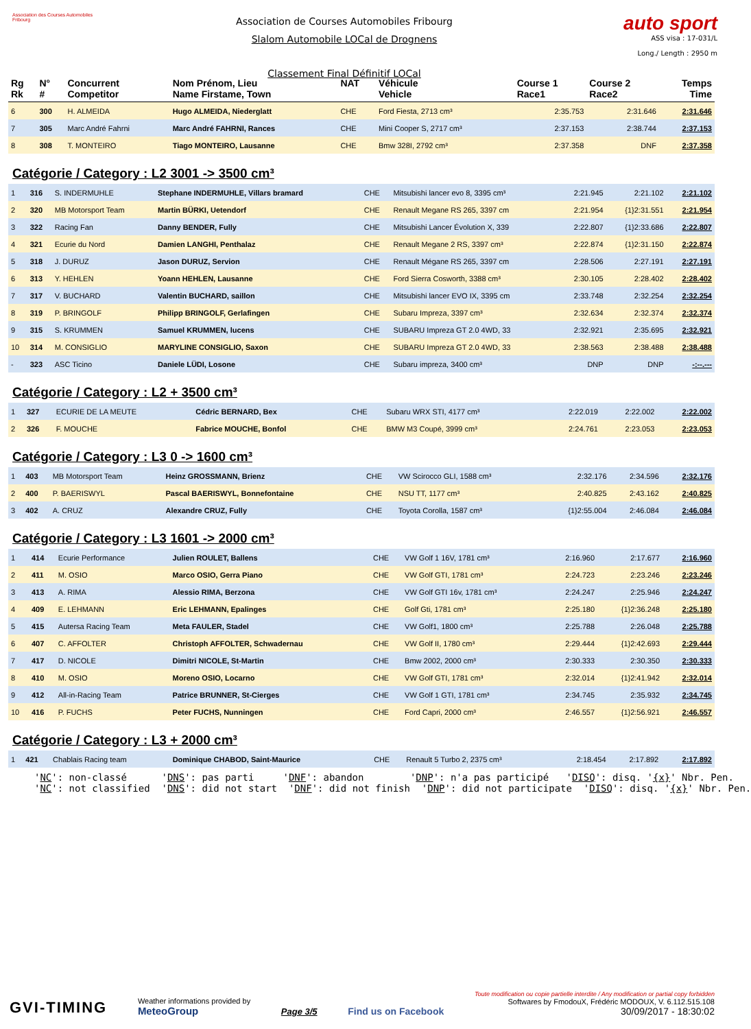Association des Courses Automobiles Fribourg
Association de Courses Automobiles Fribourg
Slalom Automobile LOCal de Drognens
Classement Final Définitif LOCal
auto sport
ASS visa : 17-031/L
Long./ Length : 2950 m
| Rg Rk | N° # | Concurrent Competitor | Nom Prénom, Lieu Name Firstame, Town | NAT | Véhicule Vehicle | Course 1 Race1 | Course 2 Race2 | Temps Time |
| --- | --- | --- | --- | --- | --- | --- | --- | --- |
| 6 | 300 | H. ALMEIDA | Hugo ALMEIDA, Niederglatt | CHE | Ford Fiesta, 2713 cm³ | 2:35.753 | 2:31.646 | 2:31.646 |
| 7 | 305 | Marc André Fahrni | Marc André FAHRNI, Rances | CHE | Mini Cooper S, 2717 cm³ | 2:37.153 | 2:38.744 | 2:37.153 |
| 8 | 308 | T. MONTEIRO | Tiago MONTEIRO, Lausanne | CHE | Bmw 328I, 2792 cm³ | 2:37.358 | DNF | 2:37.358 |
Catégorie / Category : L2 3001 -> 3500 cm³
| 1 | 316 | S. INDERMUHLE | Stephane INDERMUHLE, Villars bramard | CHE | Mitsubishi lancer evo 8, 3395 cm³ | 2:21.945 | 2:21.102 | 2:21.102 |
| 2 | 320 | MB Motorsport Team | Martin BÜRKI, Uetendorf | CHE | Renault Megane RS 265, 3397 cm | 2:21.954 | {1}2:31.551 | 2:21.954 |
| 3 | 322 | Racing Fan | Danny BENDER, Fully | CHE | Mitsubishi Lancer Évolution X, 339 | 2:22.807 | {1}2:33.686 | 2:22.807 |
| 4 | 321 | Ecurie du Nord | Damien LANGHI, Penthalaz | CHE | Renault Megane 2 RS, 3397 cm³ | 2:22.874 | {1}2:31.150 | 2:22.874 |
| 5 | 318 | J. DURUZ | Jason DURUZ, Servion | CHE | Renault Mégane RS 265, 3397 cm | 2:28.506 | 2:27.191 | 2:27.191 |
| 6 | 313 | Y. HEHLEN | Yoann HEHLEN, Lausanne | CHE | Ford Sierra Cosworth, 3388 cm³ | 2:30.105 | 2:28.402 | 2:28.402 |
| 7 | 317 | V. BUCHARD | Valentin BUCHARD, saillon | CHE | Mitsubishi lancer EVO IX, 3395 cm | 2:33.748 | 2:32.254 | 2:32.254 |
| 8 | 319 | P. BRINGOLF | Philipp BRINGOLF, Gerlafingen | CHE | Subaru Impreza, 3397 cm³ | 2:32.634 | 2:32.374 | 2:32.374 |
| 9 | 315 | S. KRUMMEN | Samuel KRUMMEN, lucens | CHE | SUBARU Impreza GT 2.0 4WD, 33 | 2:32.921 | 2:35.695 | 2:32.921 |
| 10 | 314 | M. CONSIGLIO | MARYLINE CONSIGLIO, Saxon | CHE | SUBARU Impreza GT 2.0 4WD, 33 | 2:38.563 | 2:38.488 | 2:38.488 |
| - | 323 | ASC Ticino | Daniele LÜDI, Losone | CHE | Subaru impreza, 3400 cm³ | DNP | DNP | -:--.--- |
Catégorie / Category : L2 + 3500 cm³
| 1 | 327 | ECURIE DE LA MEUTE | Cédric BERNARD, Bex | CHE | Subaru WRX STI, 4177 cm³ | 2:22.019 | 2:22.002 | 2:22.002 |
| 2 | 326 | F. MOUCHE | Fabrice MOUCHE, Bonfol | CHE | BMW M3 Coupé, 3999 cm³ | 2:24.761 | 2:23.053 | 2:23.053 |
Catégorie / Category : L3 0 -> 1600 cm³
| 1 | 403 | MB Motorsport Team | Heinz GROSSMANN, Brienz | CHE | VW Scirocco GLI, 1588 cm³ | 2:32.176 | 2:34.596 | 2:32.176 |
| 2 | 400 | P. BAERISWYL | Pascal BAERISWYL, Bonnefontaine | CHE | NSU TT, 1177 cm³ | 2:40.825 | 2:43.162 | 2:40.825 |
| 3 | 402 | A. CRUZ | Alexandre CRUZ, Fully | CHE | Toyota Corolla, 1587 cm³ | {1}2:55.004 | 2:46.084 | 2:46.084 |
Catégorie / Category : L3 1601 -> 2000 cm³
| 1 | 414 | Ecurie Performance | Julien ROULET, Ballens | CHE | VW Golf 1 16V, 1781 cm³ | 2:16.960 | 2:17.677 | 2:16.960 |
| 2 | 411 | M. OSIO | Marco OSIO, Gerra Piano | CHE | VW Golf GTI, 1781 cm³ | 2:24.723 | 2:23.246 | 2:23.246 |
| 3 | 413 | A. RIMA | Alessio RIMA, Berzona | CHE | VW Golf GTI 16v, 1781 cm³ | 2:24.247 | 2:25.946 | 2:24.247 |
| 4 | 409 | E. LEHMANN | Eric LEHMANN, Epalinges | CHE | Golf Gti, 1781 cm³ | 2:25.180 | {1}2:36.248 | 2:25.180 |
| 5 | 415 | Autersa Racing Team | Meta FAULER, Stadel | CHE | VW Golf1, 1800 cm³ | 2:25.788 | 2:26.048 | 2:25.788 |
| 6 | 407 | C. AFFOLTER | Christoph AFFOLTER, Schwadernau | CHE | VW Golf II, 1780 cm³ | 2:29.444 | {1}2:42.693 | 2:29.444 |
| 7 | 417 | D. NICOLE | Dimitri NICOLE, St-Martin | CHE | Bmw 2002, 2000 cm³ | 2:30.333 | 2:30.350 | 2:30.333 |
| 8 | 410 | M. OSIO | Moreno OSIO, Locarno | CHE | VW Golf GTI, 1781 cm³ | 2:32.014 | {1}2:41.942 | 2:32.014 |
| 9 | 412 | All-in-Racing Team | Patrice BRUNNER, St-Cierges | CHE | VW Golf 1 GTI, 1781 cm³ | 2:34.745 | 2:35.932 | 2:34.745 |
| 10 | 416 | P. FUCHS | Peter FUCHS, Nunningen | CHE | Ford Capri, 2000 cm³ | 2:46.557 | {1}2:56.921 | 2:46.557 |
Catégorie / Category : L3 + 2000 cm³
| 1 | 421 | Chablais Racing team | Dominique CHABOD, Saint-Maurice | CHE | Renault 5 Turbo 2, 2375 cm³ | 2:18.454 | 2:17.892 | 2:17.892 |
'NC': non-classé 'DNS': pas parti 'DNF': abandon 'DNP': n'a pas participé 'DISQ': disq. '{x}' Nbr. Pen. 'NC': not classified 'DNS': did not start 'DNF': did not finish 'DNP': did not participate 'DISQ': disq. '{x}' Nbr. Pen.
GVI-TIMING
Weather informations provided by
MeteoGroup
Page 3/5
Find us on Facebook
Toute modification ou copie partielle interdite / Any modification or partial copy forbidden
Softwares by FmodouX, Frédéric MODOUX, V. 6.112.515.108
30/09/2017 - 18:30:02